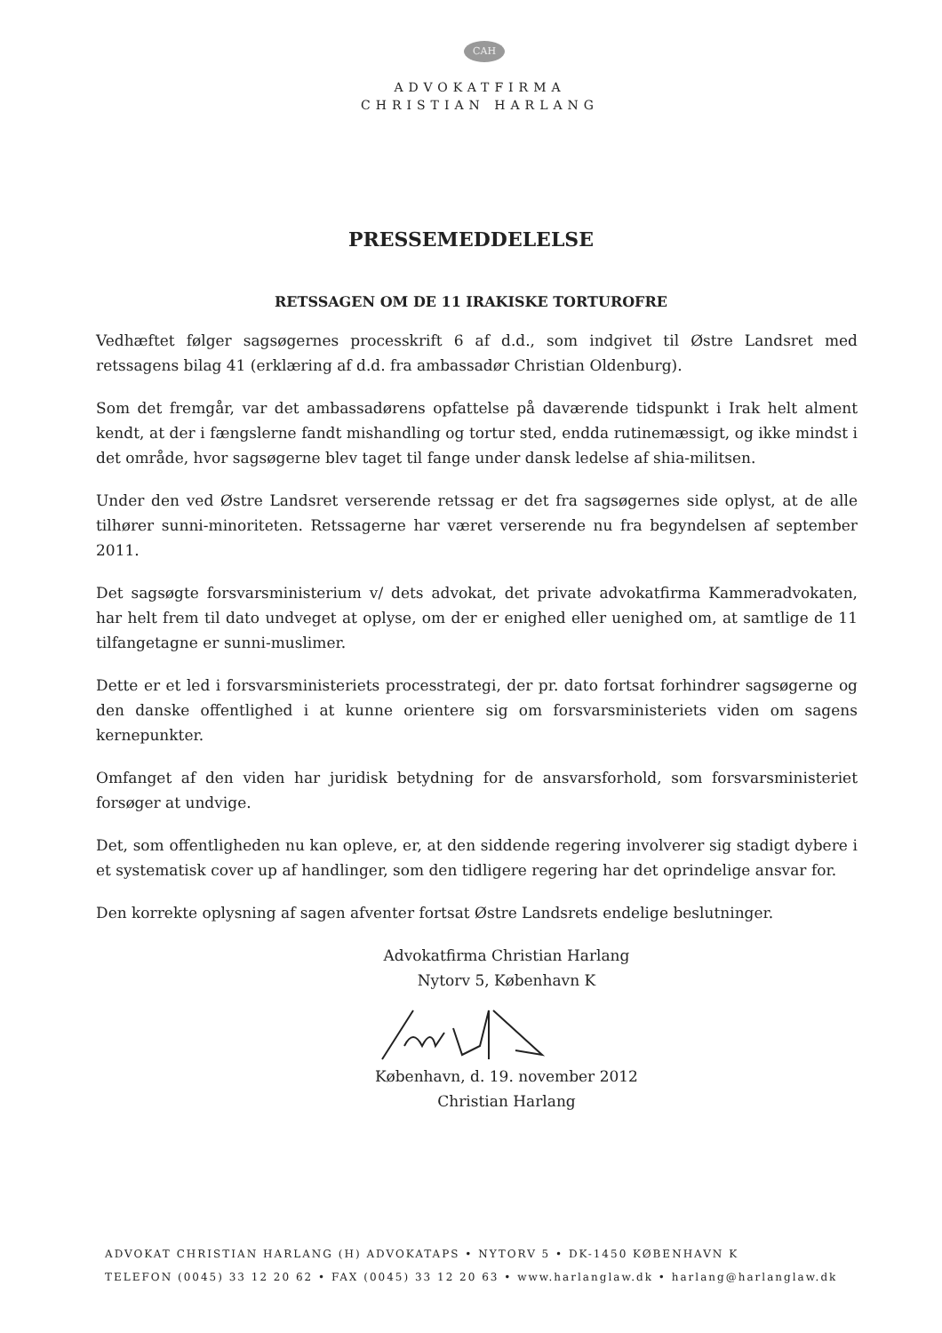CAH
ADVOKATFIRMA
CHRISTIAN HARLANG
PRESSEMEDDELELSE
RETSSAGEN OM DE 11 IRAKISKE TORTUROFRE
Vedhæftet følger sagsøgernes processkrift 6 af d.d., som indgivet til Østre Landsret med retssagens bilag 41 (erklæring af d.d. fra ambassadør Christian Oldenburg).
Som det fremgår, var det ambassadørens opfattelse på daværende tidspunkt i Irak helt alment kendt, at der i fængslerne fandt mishandling og tortur sted, endda rutinemæssigt, og ikke mindst i det område, hvor sagsøgerne blev taget til fange under dansk ledelse af shia-militsen.
Under den ved Østre Landsret verserende retssag er det fra sagsøgernes side oplyst, at de alle tilhører sunni-minoriteten. Retssagerne har været verserende nu fra begyndelsen af september 2011.
Det sagsøgte forsvarsministerium v/ dets advokat, det private advokatfirma Kammeradvokaten, har helt frem til dato undveget at oplyse, om der er enighed eller uenighed om, at samtlige de 11 tilfangetagne er sunni-muslimer.
Dette er et led i forsvarsministeriets processtrategi, der pr. dato fortsat forhindrer sagsøgerne og den danske offentlighed i at kunne orientere sig om forsvarsministeriets viden om sagens kernepunkter.
Omfanget af den viden har juridisk betydning for de ansvarsforhold, som forsvarsministeriet forsøger at undvige.
Det, som offentligheden nu kan opleve, er, at den siddende regering involverer sig stadigt dybere i et systematisk cover up af handlinger, som den tidligere regering har det oprindelige ansvar for.
Den korrekte oplysning af sagen afventer fortsat Østre Landsrets endelige beslutninger.
Advokatfirma Christian Harlang
Nytorv 5, København K
København, d. 19. november 2012
Christian Harlang
ADVOKAT CHRISTIAN HARLANG (H) ADVOKATAPS • NYTORV 5 • DK-1450 KØBENHAVN K
TELEFON (0045) 33 12 20 62 • FAX (0045) 33 12 20 63 • www.harlanglaw.dk • harlang@harlanglaw.dk